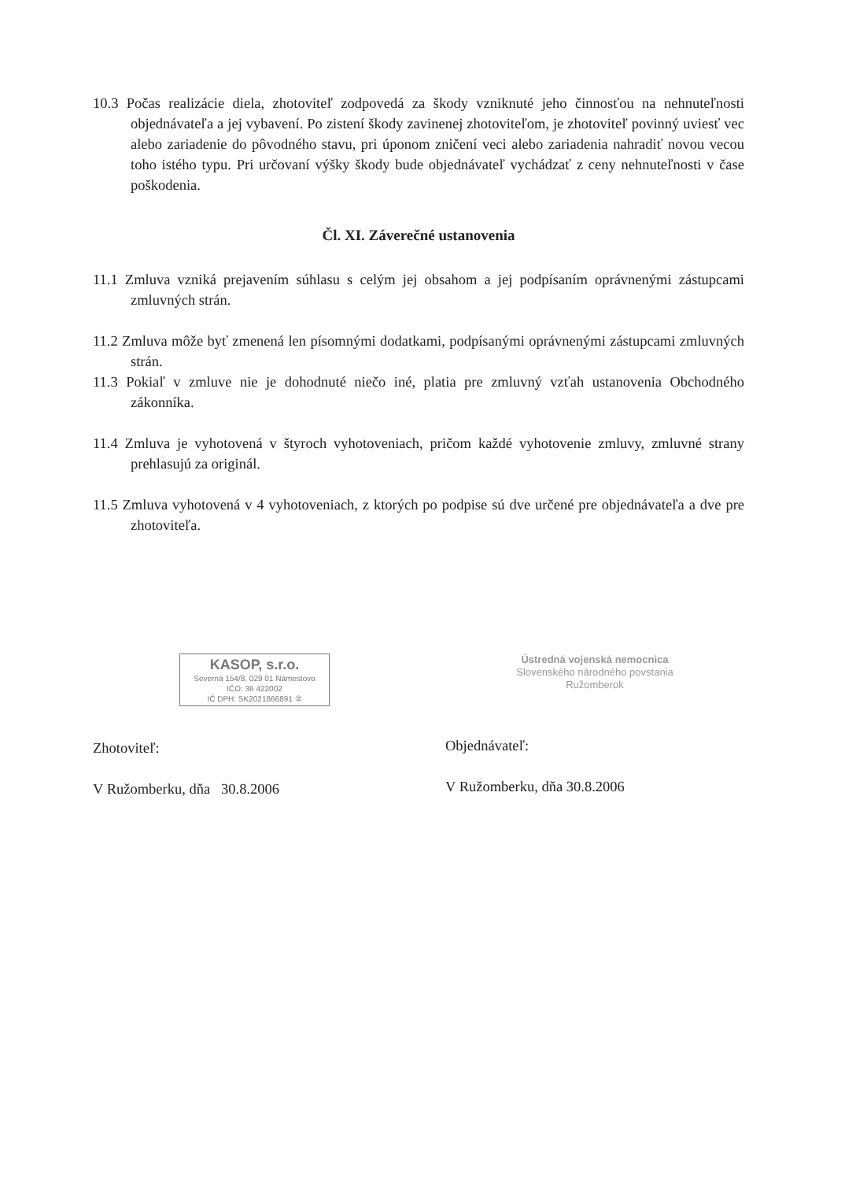10.3 Počas realizácie diela, zhotoviteľ zodpovedá za škody vzniknuté jeho činnosťou na nehnuteľnosti objednávateľa a jej vybavení. Po zistení škody zavinenej zhotoviteľom, je zhotoviteľ povinný uviesť vec alebo zariadenie do pôvodného stavu, pri úponom zničení veci alebo zariadenia nahradiť novou vecou toho istého typu. Pri určovaní výšky škody bude objednávateľ vychádzať z ceny nehnuteľnosti v čase poškodenia.
Čl. XI. Záverečné ustanovenia
11.1 Zmluva vzniká prejavením súhlasu s celým jej obsahom a jej podpísaním oprávnenými zástupcami zmluvných strán.
11.2 Zmluva môže byť zmenená len písomnými dodatkami, podpísanými oprávnenými zástupcami zmluvných strán.
11.3 Pokiaľ v zmluve nie je dohodnuté niečo iné, platia pre zmluvný vzťah ustanovenia Obchodného zákonníka.
11.4 Zmluva je vyhotovená v štyroch vyhotoveniach, pričom každé vyhotovenie zmluvy, zmluvné strany prehlasujú za originál.
11.5 Zmluva vyhotovená v 4 vyhotoveniach, z ktorých po podpise sú dve určené pre objednávateľa a dve pre zhotoviteľa.
KASOP, s.r.o.
Severná 154/8, 029 01 Námestovo
IČO: 36 422002
IČ DPH: SK2021866891 ②
Zhotoviteľ:
V Ružomberku, dňa 30.8.2006
Ústredná vojenská nemocnica
Slovenského národného povstania
Ružomberok
Objednávateľ:
V Ružomberku, dňa 30.8.2006